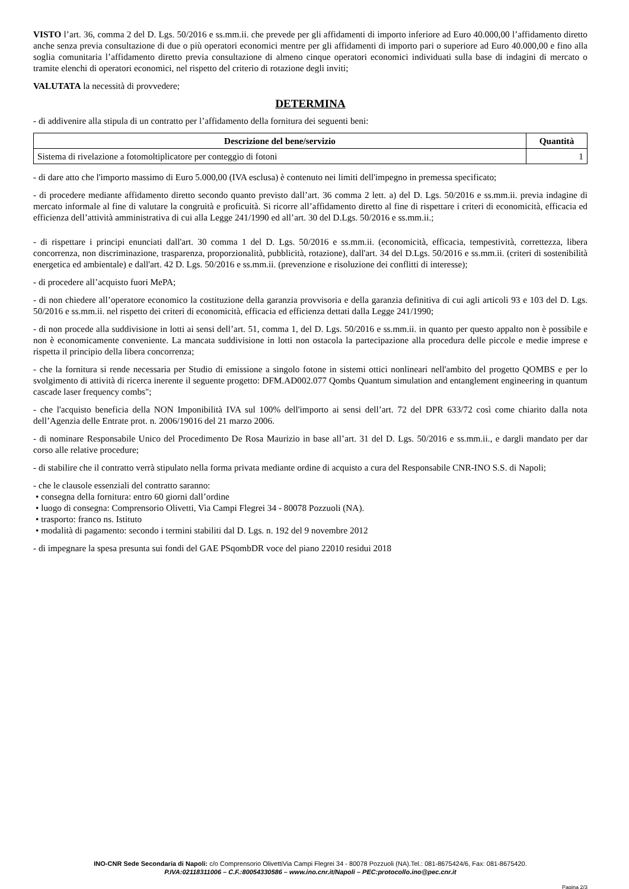VISTO l’art. 36, comma 2 del D. Lgs. 50/2016 e ss.mm.ii. che prevede per gli affidamenti di importo inferiore ad Euro 40.000,00 l’affidamento diretto anche senza previa consultazione di due o più operatori economici mentre per gli affidamenti di importo pari o superiore ad Euro 40.000,00 e fino alla soglia comunitaria l’affidamento diretto previa consultazione di almeno cinque operatori economici individuati sulla base di indagini di mercato o tramite elenchi di operatori economici, nel rispetto del criterio di rotazione degli inviti;
VALUTATA la necessità di provvedere;
DETERMINA
- di addivenire alla stipula di un contratto per l’affidamento della fornitura dei seguenti beni:
| Descrizione del bene/servizio | Quantità |
| --- | --- |
| Sistema di rivelazione a fotomoltiplicatore per conteggio di fotoni | 1 |
- di dare atto che l'importo massimo di Euro 5.000,00 (IVA esclusa) è contenuto nei limiti dell'impegno in premessa specificato;
- di procedere mediante affidamento diretto secondo quanto previsto dall’art. 36 comma 2 lett. a) del D. Lgs. 50/2016 e ss.mm.ii. previa indagine di mercato informale al fine di valutare la congruità e proficuità. Si ricorre all’affidamento diretto al fine di rispettare i criteri di economicità, efficacia ed efficienza dell’attività amministrativa di cui alla Legge 241/1990 ed all’art. 30 del D.Lgs. 50/2016 e ss.mm.ii.;
- di rispettare i principi enunciati dall'art. 30 comma 1 del D. Lgs. 50/2016 e ss.mm.ii. (economicità, efficacia, tempestività, correttezza, libera concorrenza, non discriminazione, trasparenza, proporzionalità, pubblicità, rotazione), dall'art. 34 del D.Lgs. 50/2016 e ss.mm.ii. (criteri di sostenibilità energetica ed ambientale) e dall'art. 42 D. Lgs. 50/2016 e ss.mm.ii. (prevenzione e risoluzione dei conflitti di interesse);
- di procedere all’acquisto fuori MePA;
- di non chiedere all’operatore economico la costituzione della garanzia provvisoria e della garanzia definitiva di cui agli articoli 93 e 103 del D. Lgs. 50/2016 e ss.mm.ii. nel rispetto dei criteri di economicità, efficacia ed efficienza dettati dalla Legge 241/1990;
- di non procede alla suddivisione in lotti ai sensi dell’art. 51, comma 1, del D. Lgs. 50/2016 e ss.mm.ii. in quanto per questo appalto non è possibile e non è economicamente conveniente. La mancata suddivisione in lotti non ostacola la partecipazione alla procedura delle piccole e medie imprese e rispetta il principio della libera concorrenza;
- che la fornitura si rende necessaria per Studio di emissione a singolo fotone in sistemi ottici nonlineari nell'ambito del progetto QOMBS e per lo svolgimento di attività di ricerca inerente il seguente progetto: DFM.AD002.077 Qombs Quantum simulation and entanglement engineering in quantum cascade laser frequency combs";
- che l'acquisto beneficia della NON Imponibilità IVA sul 100% dell'importo ai sensi dell’art. 72 del DPR 633/72 così come chiarito dalla nota dell’Agenzia delle Entrate prot. n. 2006/19016 del 21 marzo 2006.
- di nominare Responsabile Unico del Procedimento De Rosa Maurizio in base all’art. 31 del D. Lgs. 50/2016 e ss.mm.ii., e dargli mandato per dar corso alle relative procedure;
- di stabilire che il contratto verrà stipulato nella forma privata mediante ordine di acquisto a cura del Responsabile CNR-INO S.S. di Napoli;
- che le clausole essenziali del contratto saranno:
• consegna della fornitura: entro 60 giorni dall’ordine
• luogo di consegna: Comprensorio Olivetti, Via Campi Flegrei 34 - 80078 Pozzuoli (NA).
• trasporto: franco ns. Istituto
• modalità di pagamento: secondo i termini stabiliti dal D. Lgs. n. 192 del 9 novembre 2012
- di impegnare la spesa presunta sui fondi del GAE PSqombDR voce del piano 22010 residui 2018
INO-CNR Sede Secondaria di Napoli: c/o Comprensorio OlivettiVia Campi Flegrei 34 - 80078 Pozzuoli (NA).Tel.: 081-8675424/6, Fax: 081-8675420.
P.IVA:02118311006 – C.F.:80054330586 – www.ino.cnr.it/Napoli – PEC:protocollo.ino@pec.cnr.it
Pagina 2/3